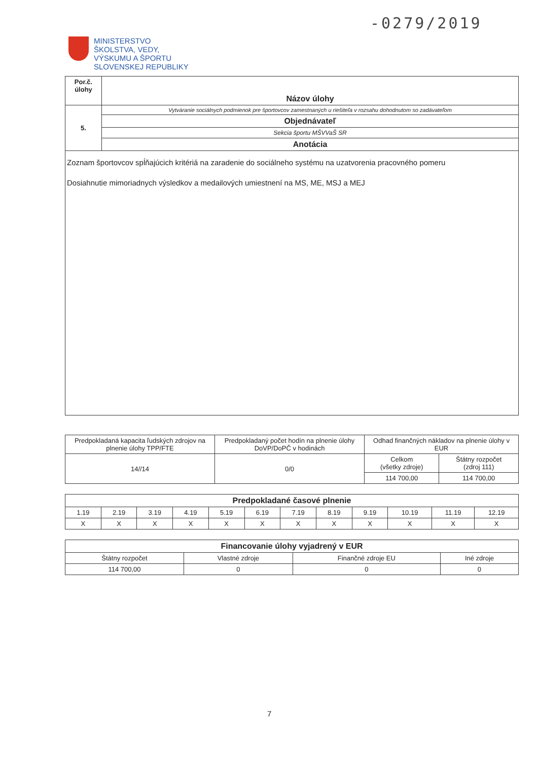-0279/2019
MINISTERSTVO
ŠKOLSTVA, VEDY,
VÝSKUMU A ŠPORTU
SLOVENSKEJ REPUBLIKY
| Por.č. úlohy | Názov úlohy |
| 5. | Vytváranie sociálnych podmienok pre športovcov zamestnaných u riešiteľa v rozsahu dohodnutom so zadávateľom |
| | Objednávateľ |
| | Sekcia športu MŠVVaŠ SR |
| | Anotácia |
| Zoznam športovcov spĺňajúcich kritériá na zaradenie do sociálneho systému na uzatvorenia pracovného pomeru Dosiahnutie mimoriadnych výsledkov a medailových umiestnení na MS, ME, MSJ a MEJ | |
| Predpokladaná kapacita ľudských zdrojov na plnenie úlohy TPP/FTE | Predpokladaný počet hodín na plnenie úlohy DoVP/DoPČ v hodinách | Odhad finančných nákladov na plnenie úlohy v EUR | |
| 14//14 | 0/0 | Celkom (všetky zdroje) | Štátny rozpočet (zdroj 111) |
| | | 114 700,00 | 114 700,00 |
| Predpokladané časové plnenie | | | | | | | | | | | |
| 1.19 | 2.19 | 3.19 | 4.19 | 5.19 | 6.19 | 7.19 | 8.19 | 9.19 | 10.19 | 11.19 | 12.19 |
| X | X | X | X | X | X | X | X | X | X | X | X |
| Financovanie úlohy vyjadrený v EUR | | | |
| Štátny rozpočet | Vlastné zdroje | Finančné zdroje EU | Iné zdroje |
| 114 700,00 | 0 | 0 | 0 |
7